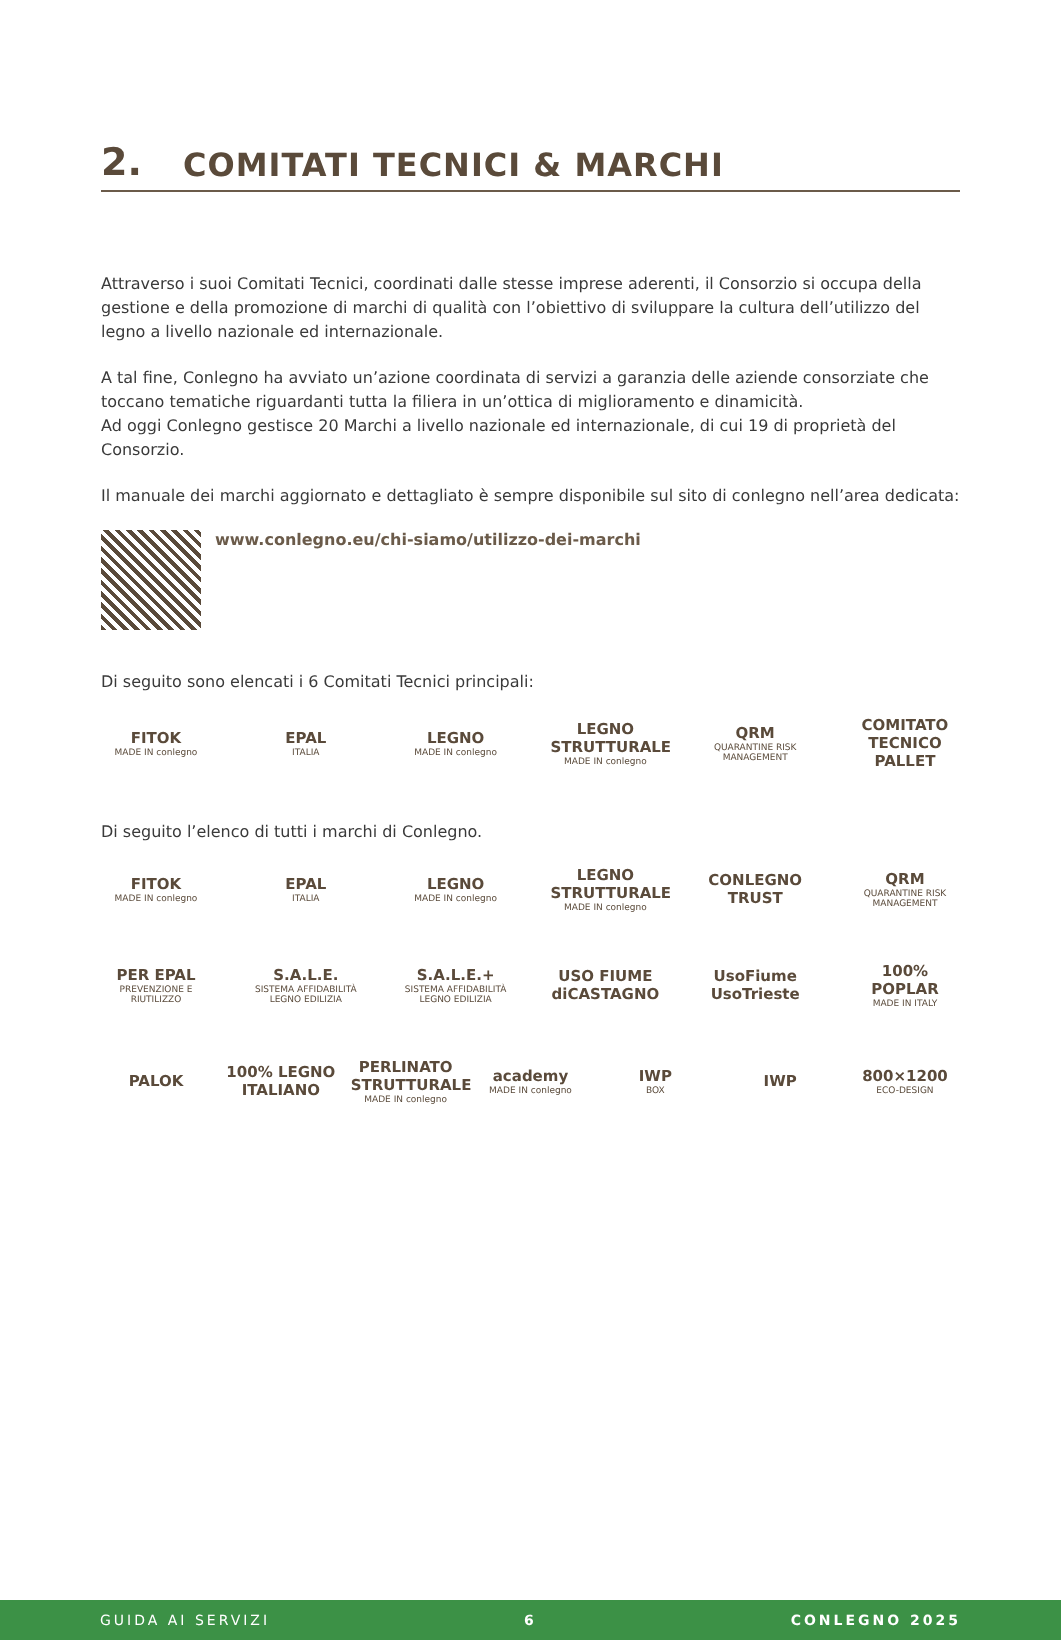2.
COMITATI TECNICI & MARCHI
Attraverso i suoi Comitati Tecnici, coordinati dalle stesse imprese aderenti, il Consorzio si occupa della gestione e della promozione di marchi di qualità con l’obiettivo di sviluppare la cultura dell’utilizzo del legno a livello nazionale ed internazionale.
A tal fine, Conlegno ha avviato un’azione coordinata di servizi a garanzia delle aziende consorziate che toccano tematiche riguardanti tutta la filiera in un’ottica di miglioramento e dinamicità.
Ad oggi Conlegno gestisce 20 Marchi a livello nazionale ed internazionale, di cui 19 di proprietà del Consorzio.
Il manuale dei marchi aggiornato e dettagliato è sempre disponibile sul sito di conlegno nell’area dedicata:
www.conlegno.eu/chi-siamo/utilizzo-dei-marchi
Di seguito sono elencati i 6 Comitati Tecnici principali:
FITOK
MADE IN conlegno
EPAL
ITALIA
LEGNO
MADE IN conlegno
LEGNO STRUTTURALE
MADE IN conlegno
QRM
QUARANTINE RISK MANAGEMENT
COMITATO TECNICO PALLET
Di seguito l’elenco di tutti i marchi di Conlegno.
FITOK
MADE IN conlegno
EPAL
ITALIA
LEGNO
MADE IN conlegno
LEGNO STRUTTURALE
MADE IN conlegno
CONLEGNO TRUST
QRM
QUARANTINE RISK MANAGEMENT
PER EPAL
PREVENZIONE E RIUTILIZZO
S.A.L.E.
SISTEMA AFFIDABILITÀ LEGNO EDILIZIA
S.A.L.E.+
SISTEMA AFFIDABILITÀ LEGNO EDILIZIA
USO FIUME diCASTAGNO
UsoFiume UsoTrieste
100% POPLAR
MADE IN ITALY
PALOK
100% LEGNO ITALIANO
PERLINATO STRUTTURALE
MADE IN conlegno
academy
MADE IN conlegno
IWP
BOX
IWP
800×1200
ECO-DESIGN
GUIDA AI SERVIZI 6 CONLEGNO 2025